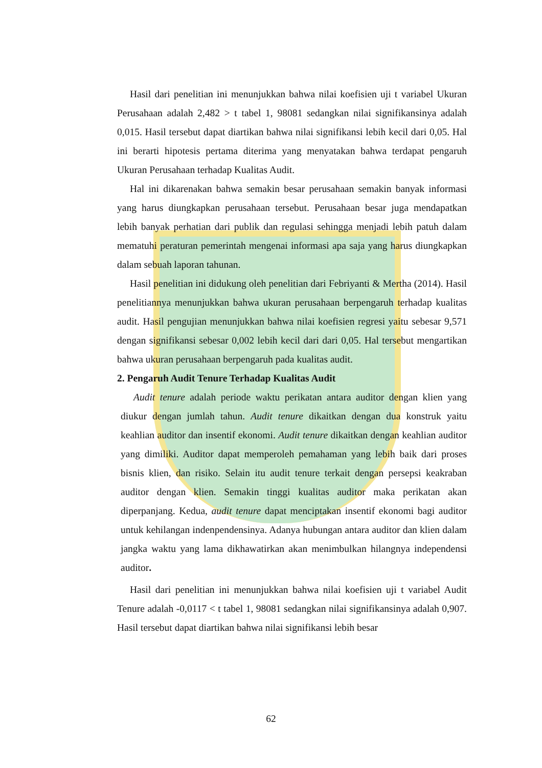Hasil dari penelitian ini menunjukkan bahwa nilai koefisien uji t variabel Ukuran Perusahaan adalah 2,482 > t tabel 1, 98081 sedangkan nilai signifikansinya adalah 0,015. Hasil tersebut dapat diartikan bahwa nilai signifikansi lebih kecil dari 0,05. Hal ini berarti hipotesis pertama diterima yang menyatakan bahwa terdapat pengaruh Ukuran Perusahaan terhadap Kualitas Audit.
Hal ini dikarenakan bahwa semakin besar perusahaan semakin banyak informasi yang harus diungkapkan perusahaan tersebut. Perusahaan besar juga mendapatkan lebih banyak perhatian dari publik dan regulasi sehingga menjadi lebih patuh dalam mematuhi peraturan pemerintah mengenai informasi apa saja yang harus diungkapkan dalam sebuah laporan tahunan.
Hasil penelitian ini didukung oleh penelitian dari Febriyanti & Mertha (2014). Hasil penelitiannya menunjukkan bahwa ukuran perusahaan berpengaruh terhadap kualitas audit. Hasil pengujian menunjukkan bahwa nilai koefisien regresi yaitu sebesar 9,571 dengan signifikansi sebesar 0,002 lebih kecil dari dari 0,05. Hal tersebut mengartikan bahwa ukuran perusahaan berpengaruh pada kualitas audit.
2. Pengaruh Audit Tenure Terhadap Kualitas Audit
Audit tenure adalah periode waktu perikatan antara auditor dengan klien yang diukur dengan jumlah tahun. Audit tenure dikaitkan dengan dua konstruk yaitu keahlian auditor dan insentif ekonomi. Audit tenure dikaitkan dengan keahlian auditor yang dimiliki. Auditor dapat memperoleh pemahaman yang lebih baik dari proses bisnis klien, dan risiko. Selain itu audit tenure terkait dengan persepsi keakraban auditor dengan klien. Semakin tinggi kualitas auditor maka perikatan akan diperpanjang. Kedua, audit tenure dapat menciptakan insentif ekonomi bagi auditor untuk kehilangan indenpendensinya. Adanya hubungan antara auditor dan klien dalam jangka waktu yang lama dikhawatirkan akan menimbulkan hilangnya independensi auditor.
Hasil dari penelitian ini menunjukkan bahwa nilai koefisien uji t variabel Audit Tenure adalah -0,0117 < t tabel 1, 98081 sedangkan nilai signifikansinya adalah 0,907. Hasil tersebut dapat diartikan bahwa nilai signifikansi lebih besar
62